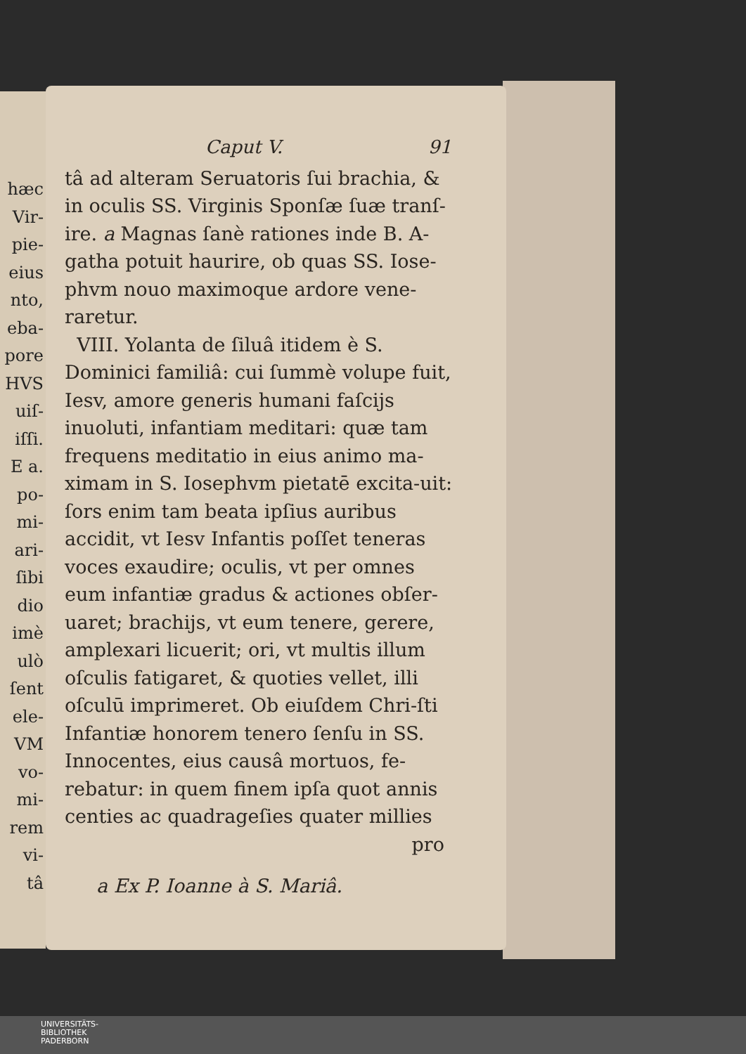hæc
Vir-
pie-
eius
nto,
eba-
pore
HVS
uiſ-
iſſi.
E a.
po-
mi-
ari-
ſibi
dio
imè
ulò
ſent
ele-
VM
vo-
mi-
rem
vi-
tâ
Caput V. 91
tâ ad alteram Seruatoris ſui brachia, & in oculis SS. Virginis Sponſæ ſuæ tranſ-ire. a Magnas ſanè rationes inde B. A-gatha potuit haurire, ob quas SS. Iose-phvm nouo maximoque ardore vene-raretur.
VIII. Yolanta de ſiluâ itidem è S. Dominici familiâ: cui ſummè volupe fuit, Iesv, amore generis humani faſcijs inuoluti, infantiam meditari: quæ tam frequens meditatio in eius animo ma-ximam in S. Iosephvm pietatē excita-uit: ſors enim tam beata ipſius auribus accidit, vt Iesv Infantis poſſet teneras voces exaudire; oculis, vt per omnes eum infantiæ gradus & actiones obſer-uaret; brachijs, vt eum tenere, gerere, amplexari licuerit; ori, vt multis illum oſculis fatigaret, & quoties vellet, illi oſculū imprimeret. Ob eiuſdem Chri-ſti Infantiæ honorem tenero ſenſu in SS. Innocentes, eius causâ mortuos, fe-rebatur: in quem finem ipſa quot annis centies ac quadrageſies quater millies
pro
a Ex P. Ioanne à S. Mariâ.
UNIVERSITÄTS-
BIBLIOTHEK
PADERBORN